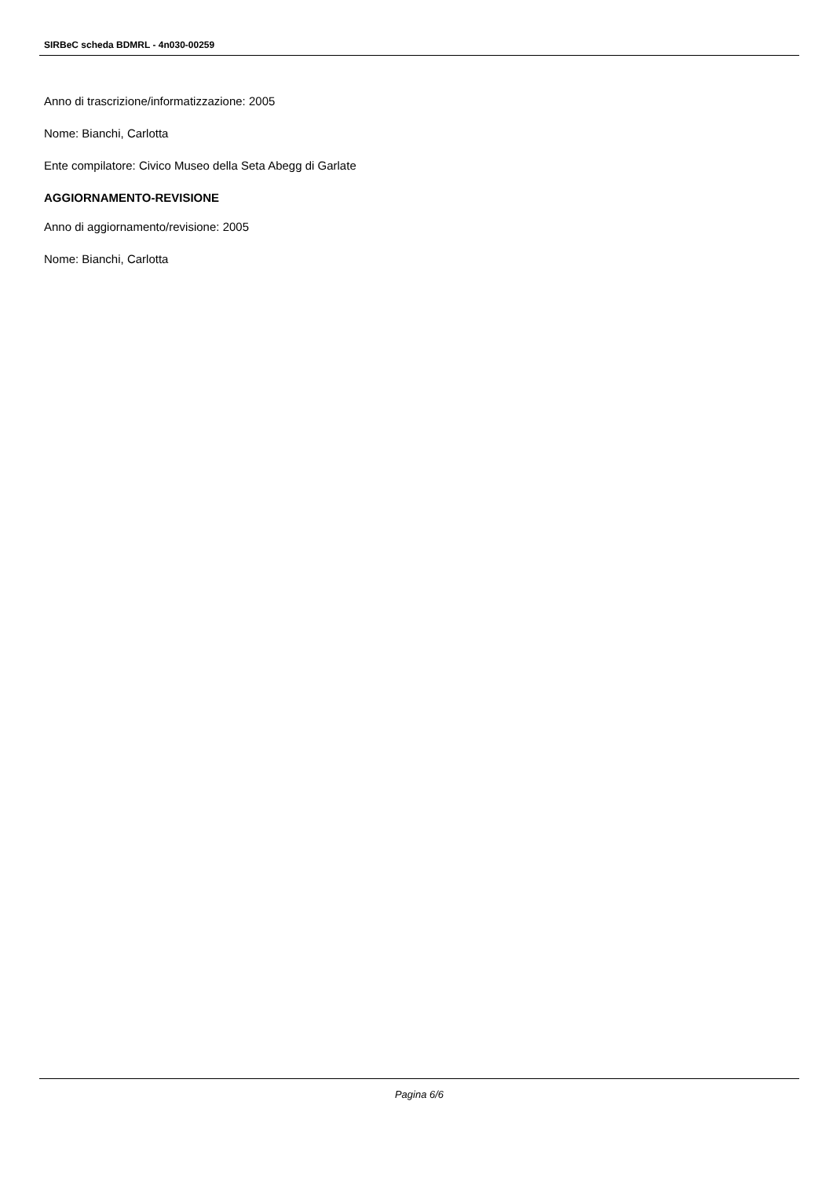SIRBeC scheda BDMRL - 4n030-00259
Anno di trascrizione/informatizzazione: 2005
Nome: Bianchi, Carlotta
Ente compilatore: Civico Museo della Seta Abegg di Garlate
AGGIORNAMENTO-REVISIONE
Anno di aggiornamento/revisione: 2005
Nome: Bianchi, Carlotta
Pagina 6/6